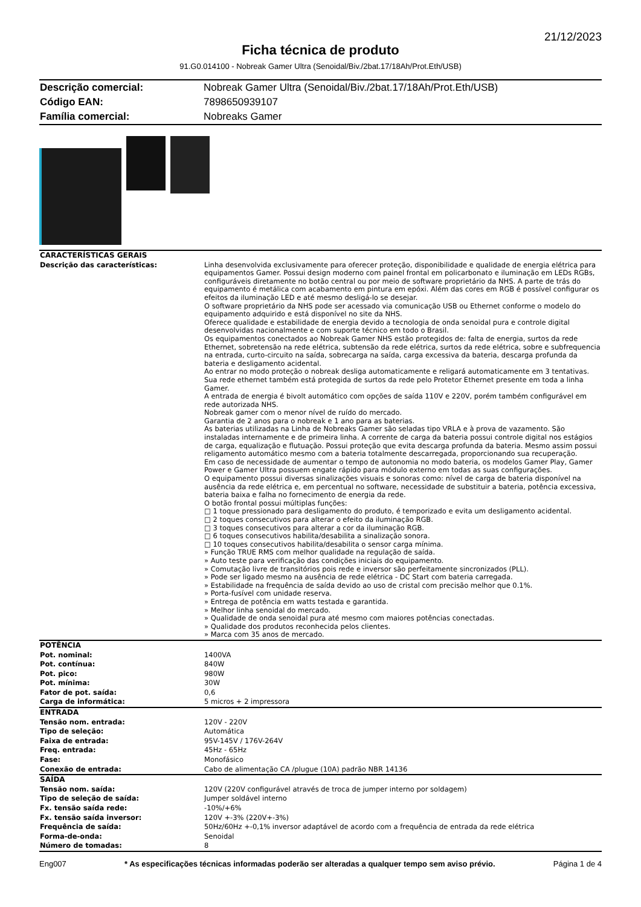21/12/2023
Ficha técnica de produto
91.G0.014100 - Nobreak Gamer Ultra (Senoidal/Biv./2bat.17/18Ah/Prot.Eth/USB)
| Descrição comercial: | Nobreak Gamer Ultra (Senoidal/Biv./2bat.17/18Ah/Prot.Eth/USB) |
| Código EAN: | 7898650939107 |
| Família comercial: | Nobreaks Gamer |
| CARACTERÍSTICAS GERAIS | |
| Descrição das características: | Linha desenvolvida exclusivamente para oferecer proteção, disponibilidade e qualidade de energia elétrica para equipamentos Gamer. Possui design moderno com painel frontal em policarbonato e iluminação em LEDs RGBs, configuráveis diretamente no botão central ou por meio de software proprietário da NHS. A parte de trás do equipamento é metálica com acabamento em pintura em epóxi. Além das cores em RGB é possível configurar os efeitos da iluminação LED e até mesmo desligá-lo se desejar. O software proprietário da NHS pode ser acessado via comunicação USB ou Ethernet conforme o modelo do equipamento adquirido e está disponível no site da NHS. Oferece qualidade e estabilidade de energia devido a tecnologia de onda senoidal pura e controle digital desenvolvidas nacionalmente e com suporte técnico em todo o Brasil. Os equipamentos conectados ao Nobreak Gamer NHS estão protegidos de: falta de energia, surtos da rede Ethernet, sobretensão na rede elétrica, subtensão da rede elétrica, surtos da rede elétrica, sobre e subfrequencia na entrada, curto-circuito na saída, sobrecarga na saída, carga excessiva da bateria, descarga profunda da bateria e desligamento acidental. Ao entrar no modo proteção o nobreak desliga automaticamente e religará automaticamente em 3 tentativas. Sua rede ethernet também está protegida de surtos da rede pelo Protetor Ethernet presente em toda a linha Gamer. A entrada de energia é bivolt automático com opções de saída 110V e 220V, porém também configurável em rede autorizada NHS. Nobreak gamer com o menor nível de ruído do mercado. Garantia de 2 anos para o nobreak e 1 ano para as baterias. As baterias utilizadas na Linha de Nobreaks Gamer são seladas tipo VRLA e à prova de vazamento. São instaladas internamente e de primeira linha. A corrente de carga da bateria possui controle digital nos estágios de carga, equalização e flutuação. Possui proteção que evita descarga profunda da bateria. Mesmo assim possui religamento automático mesmo com a bateria totalmente descarregada, proporcionando sua recuperação. Em caso de necessidade de aumentar o tempo de autonomia no modo bateria, os modelos Gamer Play, Gamer Power e Gamer Ultra possuem engate rápido para módulo externo em todas as suas configurações. O equipamento possui diversas sinalizações visuais e sonoras como: nível de carga de bateria disponível na ausência da rede elétrica e, em percentual no software, necessidade de substituir a bateria, potência excessiva, bateria baixa e falha no fornecimento de energia da rede. O botão frontal possui múltiplas funções: □ 1 toque pressionado para desligamento do produto, é temporizado e evita um desligamento acidental. □ 2 toques consecutivos para alterar o efeito da iluminação RGB. □ 3 toques consecutivos para alterar a cor da iluminação RGB. □ 6 toques consecutivos habilita/desabilita a sinalização sonora. □ 10 toques consecutivos habilita/desabilita o sensor carga mínima. » Função TRUE RMS com melhor qualidade na regulação de saída. » Auto teste para verificação das condições iniciais do equipamento. » Comutação livre de transitórios pois rede e inversor são perfeitamente sincronizados (PLL). » Pode ser ligado mesmo na ausência de rede elétrica - DC Start com bateria carregada. » Estabilidade na frequência de saída devido ao uso de cristal com precisão melhor que 0.1%. » Porta-fusível com unidade reserva. » Entrega de potência em watts testada e garantida. » Melhor linha senoidal do mercado. » Qualidade de onda senoidal pura até mesmo com maiores potências conectadas. » Qualidade dos produtos reconhecida pelos clientes. » Marca com 35 anos de mercado. |
| POTÊNCIA | |
| Pot. nominal: | 1400VA |
| Pot. contínua: | 840W |
| Pot. pico: | 980W |
| Pot. mínima: | 30W |
| Fator de pot. saída: | 0,6 |
| Carga de informática: | 5 micros + 2 impressora |
| ENTRADA | |
| Tensão nom. entrada: | 120V - 220V |
| Tipo de seleção: | Automática |
| Faixa de entrada: | 95V-145V / 176V-264V |
| Freq. entrada: | 45Hz - 65Hz |
| Fase: | Monofásico |
| Conexão de entrada: | Cabo de alimentação CA /plugue (10A) padrão NBR 14136 |
| SAÍDA | |
| Tensão nom. saída: | 120V (220V configurável através de troca de jumper interno por soldagem) |
| Tipo de seleção de saída: | Jumper soldável interno |
| Fx. tensão saída rede: | -10%/+6% |
| Fx. tensão saída inversor: | 120V +-3% (220V+-3%) |
| Frequência de saída: | 50Hz/60Hz +-0,1% inversor adaptável de acordo com a frequência de entrada da rede elétrica |
| Forma-de-onda: | Senoidal |
| Número de tomadas: | 8 |
Eng007 * As especificações técnicas informadas poderão ser alteradas a qualquer tempo sem aviso prévio. Página 1 de 4